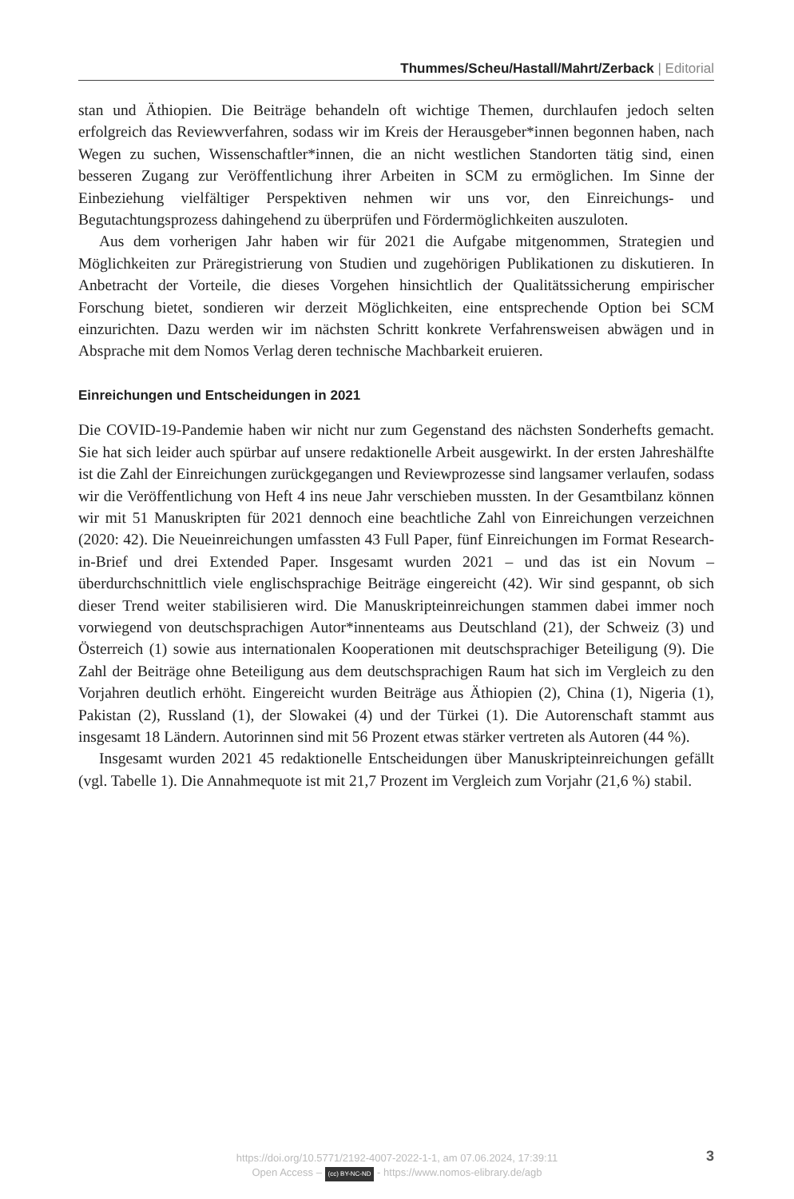Thummes/Scheu/Hastall/Mahrt/Zerback | Editorial
stan und Äthiopien. Die Beiträge behandeln oft wichtige Themen, durchlaufen jedoch selten erfolgreich das Reviewverfahren, sodass wir im Kreis der Herausgeber*innen begonnen haben, nach Wegen zu suchen, Wissenschaftler*innen, die an nicht westlichen Standorten tätig sind, einen besseren Zugang zur Veröffentlichung ihrer Arbeiten in SCM zu ermöglichen. Im Sinne der Einbeziehung vielfältiger Perspektiven nehmen wir uns vor, den Einreichungs- und Begutachtungsprozess dahingehend zu überprüfen und Fördermöglichkeiten auszuloten.
Aus dem vorherigen Jahr haben wir für 2021 die Aufgabe mitgenommen, Strategien und Möglichkeiten zur Präregistrierung von Studien und zugehörigen Publikationen zu diskutieren. In Anbetracht der Vorteile, die dieses Vorgehen hinsichtlich der Qualitätssicherung empirischer Forschung bietet, sondieren wir derzeit Möglichkeiten, eine entsprechende Option bei SCM einzurichten. Dazu werden wir im nächsten Schritt konkrete Verfahrensweisen abwägen und in Absprache mit dem Nomos Verlag deren technische Machbarkeit eruieren.
Einreichungen und Entscheidungen in 2021
Die COVID-19-Pandemie haben wir nicht nur zum Gegenstand des nächsten Sonderhefts gemacht. Sie hat sich leider auch spürbar auf unsere redaktionelle Arbeit ausgewirkt. In der ersten Jahreshälfte ist die Zahl der Einreichungen zurückgegangen und Reviewprozesse sind langsamer verlaufen, sodass wir die Veröffentlichung von Heft 4 ins neue Jahr verschieben mussten. In der Gesamtbilanz können wir mit 51 Manuskripten für 2021 dennoch eine beachtliche Zahl von Einreichungen verzeichnen (2020: 42). Die Neueinreichungen umfassten 43 Full Paper, fünf Einreichungen im Format Research-in-Brief und drei Extended Paper. Insgesamt wurden 2021 – und das ist ein Novum – überdurchschnittlich viele englischsprachige Beiträge eingereicht (42). Wir sind gespannt, ob sich dieser Trend weiter stabilisieren wird. Die Manuskripteinreichungen stammen dabei immer noch vorwiegend von deutschsprachigen Autor*innenteams aus Deutschland (21), der Schweiz (3) und Österreich (1) sowie aus internationalen Kooperationen mit deutschsprachiger Beteiligung (9). Die Zahl der Beiträge ohne Beteiligung aus dem deutschsprachigen Raum hat sich im Vergleich zu den Vorjahren deutlich erhöht. Eingereicht wurden Beiträge aus Äthiopien (2), China (1), Nigeria (1), Pakistan (2), Russland (1), der Slowakei (4) und der Türkei (1). Die Autorenschaft stammt aus insgesamt 18 Ländern. Autorinnen sind mit 56 Prozent etwas stärker vertreten als Autoren (44 %).
Insgesamt wurden 2021 45 redaktionelle Entscheidungen über Manuskripteinreichungen gefällt (vgl. Tabelle 1). Die Annahmequote ist mit 21,7 Prozent im Vergleich zum Vorjahr (21,6 %) stabil.
3
https://doi.org/10.5771/2192-4007-2022-1-1, am 07.06.2024, 17:39:11
Open Access – (cc) BY-NC-ND - https://www.nomos-elibrary.de/agb